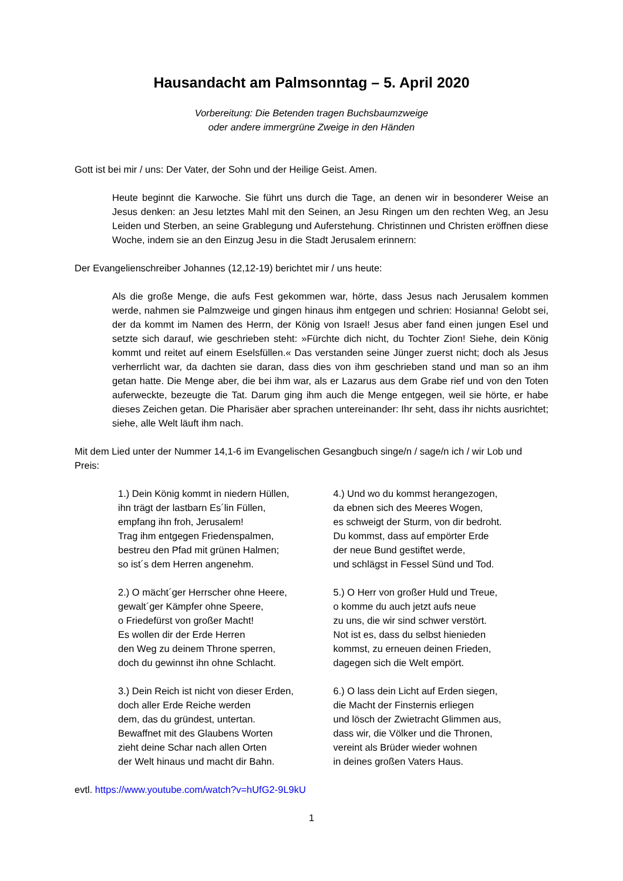Hausandacht am Palmsonntag – 5. April 2020
Vorbereitung: Die Betenden tragen Buchsbaumzweige
oder andere immergrüne Zweige in den Händen
Gott ist bei mir / uns: Der Vater, der Sohn und der Heilige Geist. Amen.
Heute beginnt die Karwoche. Sie führt uns durch die Tage, an denen wir in besonderer Weise an Jesus denken: an Jesu letztes Mahl mit den Seinen, an Jesu Ringen um den rechten Weg, an Jesu Leiden und Sterben, an seine Grablegung und Auferstehung. Christinnen und Christen eröffnen diese Woche, indem sie an den Einzug Jesu in die Stadt Jerusalem erinnern:
Der Evangelienschreiber Johannes (12,12-19) berichtet mir / uns heute:
Als die große Menge, die aufs Fest gekommen war, hörte, dass Jesus nach Jerusalem kommen werde, nahmen sie Palmzweige und gingen hinaus ihm entgegen und schrien: Hosianna! Gelobt sei, der da kommt im Namen des Herrn, der König von Israel! Jesus aber fand einen jungen Esel und setzte sich darauf, wie geschrieben steht: »Fürchte dich nicht, du Tochter Zion! Siehe, dein König kommt und reitet auf einem Eselsfüllen.« Das verstanden seine Jünger zuerst nicht; doch als Jesus verherrlicht war, da dachten sie daran, dass dies von ihm geschrieben stand und man so an ihm getan hatte. Die Menge aber, die bei ihm war, als er Lazarus aus dem Grabe rief und von den Toten auferweckte, bezeugte die Tat. Darum ging ihm auch die Menge entgegen, weil sie hörte, er habe dieses Zeichen getan. Die Pharisäer aber sprachen untereinander: Ihr seht, dass ihr nichts ausrichtet; siehe, alle Welt läuft ihm nach.
Mit dem Lied unter der Nummer 14,1-6 im Evangelischen Gesangbuch singe/n / sage/n ich / wir Lob und Preis:
1.) Dein König kommt in niedern Hüllen,
ihn trägt der lastbarn Es´lin Füllen,
empfang ihn froh, Jerusalem!
Trag ihm entgegen Friedenspalmen,
bestreu den Pfad mit grünen Halmen;
so ist´s dem Herren angenehm.
2.) O mächt´ger Herrscher ohne Heere,
gewalt´ger Kämpfer ohne Speere,
o Friedefürst von großer Macht!
Es wollen dir der Erde Herren
den Weg zu deinem Throne sperren,
doch du gewinnst ihn ohne Schlacht.
3.) Dein Reich ist nicht von dieser Erden,
doch aller Erde Reiche werden
dem, das du gründest, untertan.
Bewaffnet mit des Glaubens Worten
zieht deine Schar nach allen Orten
der Welt hinaus und macht dir Bahn.
4.) Und wo du kommst herangezogen,
da ebnen sich des Meeres Wogen,
es schweigt der Sturm, von dir bedroht.
Du kommst, dass auf empörter Erde
der neue Bund gestiftet werde,
und schlägst in Fessel Sünd und Tod.
5.) O Herr von großer Huld und Treue,
o komme du auch jetzt aufs neue
zu uns, die wir sind schwer verstört.
Not ist es, dass du selbst hienieden
kommst, zu erneuen deinen Frieden,
dagegen sich die Welt empört.
6.) O lass dein Licht auf Erden siegen,
die Macht der Finsternis erliegen
und lösch der Zwietracht Glimmen aus,
dass wir, die Völker und die Thronen,
vereint als Brüder wieder wohnen
in deines großen Vaters Haus.
evtl. https://www.youtube.com/watch?v=hUfG2-9L9kU
1